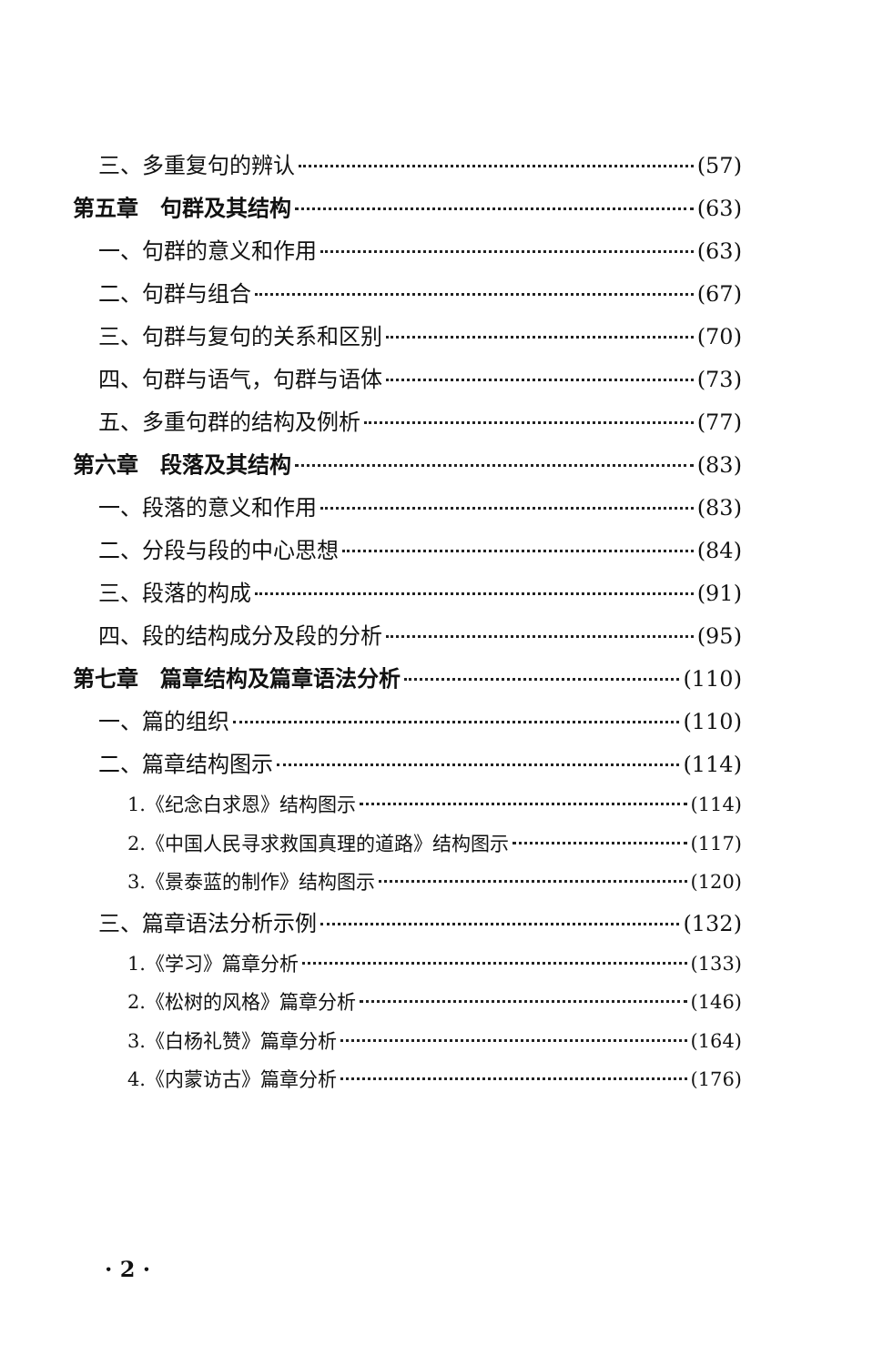三、多重复句的辨认 (57)
第五章　句群及其结构 (63)
一、句群的意义和作用 (63)
二、句群与组合 (67)
三、句群与复句的关系和区别 (70)
四、句群与语气，句群与语体 (73)
五、多重句群的结构及例析 (77)
第六章　段落及其结构 (83)
一、段落的意义和作用 (83)
二、分段与段的中心思想 (84)
三、段落的构成 (91)
四、段的结构成分及段的分析 (95)
第七章　篇章结构及篇章语法分析 (110)
一、篇的组织 (110)
二、篇章结构图示 (114)
1.《纪念白求恩》结构图示 (114)
2.《中国人民寻求救国真理的道路》结构图示 (117)
3.《景泰蓝的制作》结构图示 (120)
三、篇章语法分析示例 (132)
1.《学习》篇章分析 (133)
2.《松树的风格》篇章分析 (146)
3.《白杨礼赞》篇章分析 (164)
4.《内蒙访古》篇章分析 (176)
· 2 ·